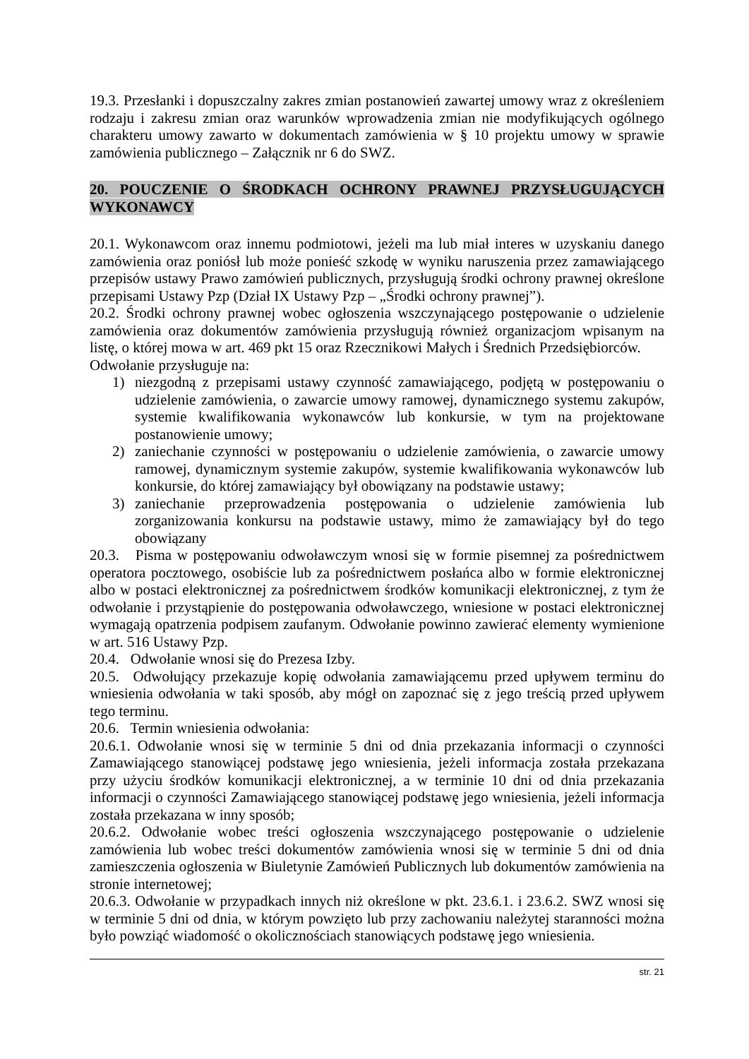19.3. Przesłanki i dopuszczalny zakres zmian postanowień zawartej umowy wraz z określeniem rodzaju i zakresu zmian oraz warunków wprowadzenia zmian nie modyfikujących ogólnego charakteru umowy zawarto w dokumentach zamówienia w § 10 projektu umowy w sprawie zamówienia publicznego – Załącznik nr 6 do SWZ.
20. POUCZENIE O ŚRODKACH OCHRONY PRAWNEJ PRZYSŁUGUJĄCYCH WYKONAWCY
20.1. Wykonawcom oraz innemu podmiotowi, jeżeli ma lub miał interes w uzyskaniu danego zamówienia oraz poniósł lub może ponieść szkodę w wyniku naruszenia przez zamawiającego przepisów ustawy Prawo zamówień publicznych, przysługują środki ochrony prawnej określone przepisami Ustawy Pzp (Dział IX Ustawy Pzp – „Środki ochrony prawnej”).
20.2. Środki ochrony prawnej wobec ogłoszenia wszczynającego postępowanie o udzielenie zamówienia oraz dokumentów zamówienia przysługują również organizacjom wpisanym na listę, o której mowa w art. 469 pkt 15 oraz Rzecznikowi Małych i Średnich Przedsiębiorców.
Odwołanie przysługuje na:
1) niezgodną z przepisami ustawy czynność zamawiającego, podjętą w postępowaniu o udzielenie zamówienia, o zawarcie umowy ramowej, dynamicznego systemu zakupów, systemie kwalifikowania wykonawców lub konkursie, w tym na projektowane postanowienie umowy;
2) zaniechanie czynności w postępowaniu o udzielenie zamówienia, o zawarcie umowy ramowej, dynamicznym systemie zakupów, systemie kwalifikowania wykonawców lub konkursie, do której zamawiający był obowiązany na podstawie ustawy;
3) zaniechanie przeprowadzenia postępowania o udzielenie zamówienia lub zorganizowania konkursu na podstawie ustawy, mimo że zamawiający był do tego obowiązany
20.3. Pisma w postępowaniu odwoławczym wnosi się w formie pisemnej za pośrednictwem operatora pocztowego, osobiście lub za pośrednictwem posłańca albo w formie elektronicznej albo w postaci elektronicznej za pośrednictwem środków komunikacji elektronicznej, z tym że odwołanie i przystąpienie do postępowania odwoławczego, wniesione w postaci elektronicznej wymagają opatrzenia podpisem zaufanym. Odwołanie powinno zawierać elementy wymienione w art. 516 Ustawy Pzp.
20.4. Odwołanie wnosi się do Prezesa Izby.
20.5. Odwołujący przekazuje kopię odwołania zamawiającemu przed upływem terminu do wniesienia odwołania w taki sposób, aby mógł on zapoznać się z jego treścią przed upływem tego terminu.
20.6. Termin wniesienia odwołania:
20.6.1. Odwołanie wnosi się w terminie 5 dni od dnia przekazania informacji o czynności Zamawiającego stanowiącej podstawę jego wniesienia, jeżeli informacja została przekazana przy użyciu środków komunikacji elektronicznej, a w terminie 10 dni od dnia przekazania informacji o czynności Zamawiającego stanowiącej podstawę jego wniesienia, jeżeli informacja została przekazana w inny sposób;
20.6.2. Odwołanie wobec treści ogłoszenia wszczynającego postępowanie o udzielenie zamówienia lub wobec treści dokumentów zamówienia wnosi się w terminie 5 dni od dnia zamieszczenia ogłoszenia w Biuletynie Zamówień Publicznych lub dokumentów zamówienia na stronie internetowej;
20.6.3. Odwołanie w przypadkach innych niż określone w pkt. 23.6.1. i 23.6.2. SWZ wnosi się w terminie 5 dni od dnia, w którym powzięto lub przy zachowaniu należytej staranności można było powziąć wiadomość o okolicznościach stanowiących podstawę jego wniesienia.
str. 21